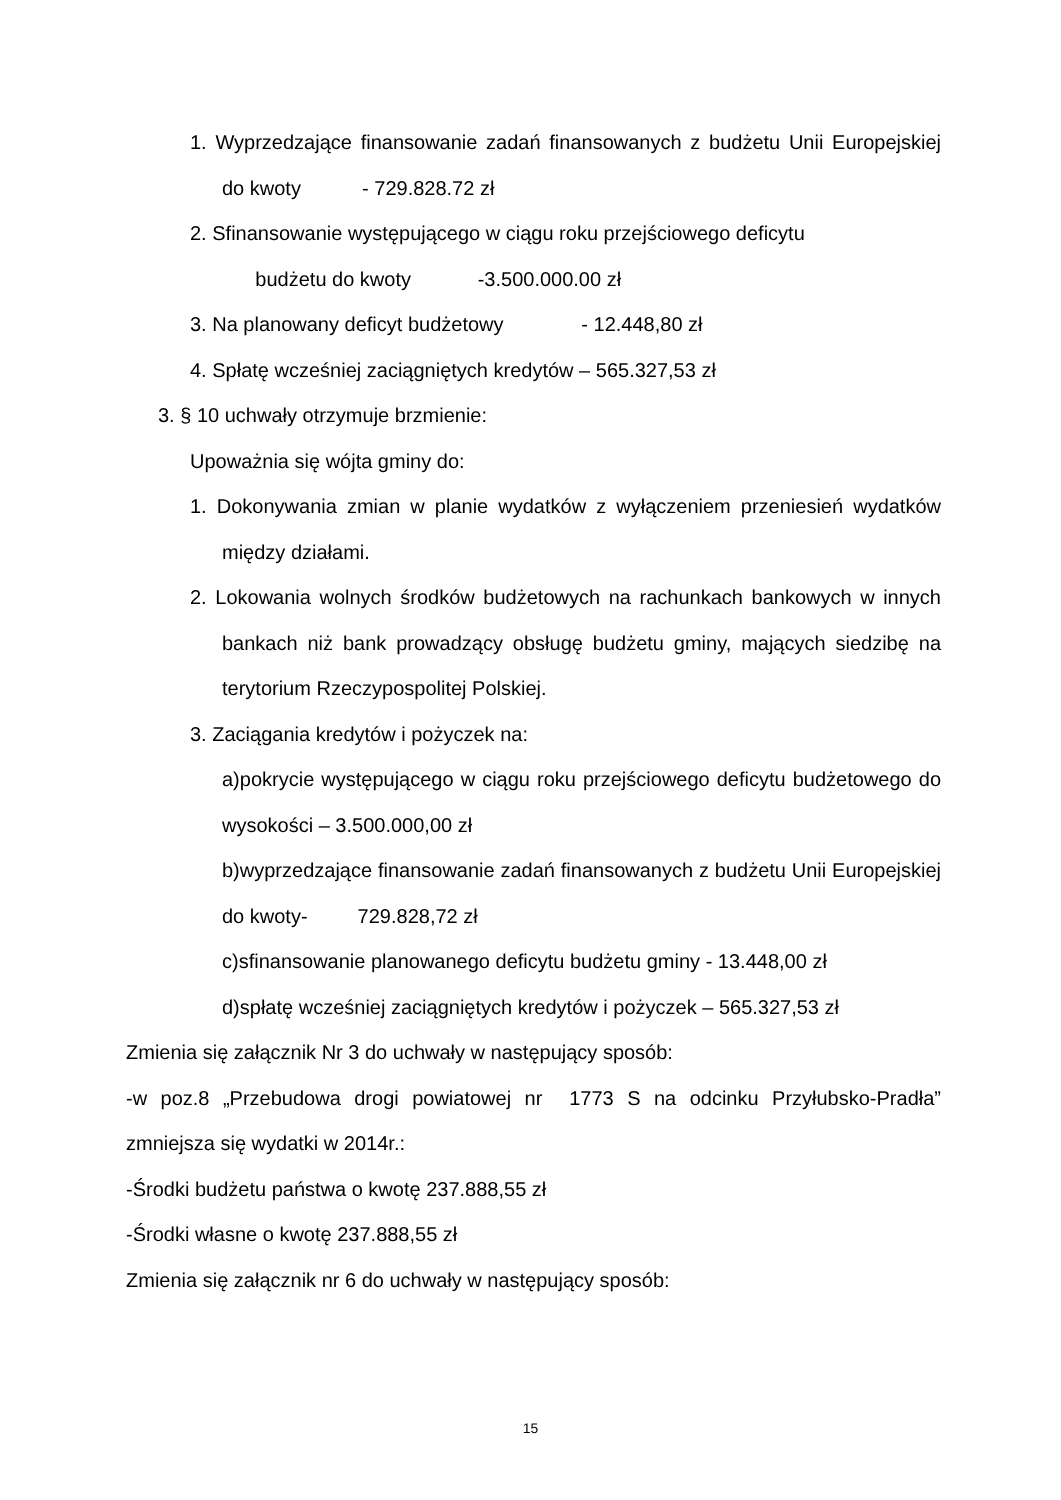1. Wyprzedzające finansowanie zadań finansowanych z budżetu Unii Europejskiej do kwoty - 729.828.72 zł
2. Sfinansowanie występującego w ciągu roku przejściowego deficytu
budżetu do kwoty -3.500.000.00 zł
3. Na planowany deficyt budżetowy - 12.448,80 zł
4. Spłatę wcześniej zaciągniętych kredytów – 565.327,53 zł
3. § 10 uchwały otrzymuje brzmienie:
Upoważnia się wójta gminy do:
1. Dokonywania zmian w planie wydatków z wyłączeniem przeniesień wydatków między działami.
2. Lokowania wolnych środków budżetowych na rachunkach bankowych w innych bankach niż bank prowadzący obsługę budżetu gminy, mających siedzibę na terytorium Rzeczypospolitej Polskiej.
3. Zaciągania kredytów i pożyczek na:
a)pokrycie występującego w ciągu roku przejściowego deficytu budżetowego do wysokości – 3.500.000,00 zł
b)wyprzedzające finansowanie zadań finansowanych z budżetu Unii Europejskiej do kwoty- 729.828,72 zł
c)sfinansowanie planowanego deficytu budżetu gminy - 13.448,00 zł
d)spłatę wcześniej zaciągniętych kredytów i pożyczek – 565.327,53 zł
Zmienia się załącznik Nr 3 do uchwały w następujący sposób:
-w poz.8 „Przebudowa drogi powiatowej nr 1773 S na odcinku Przyłubsko-Pradła” zmniejsza się wydatki w 2014r.:
-Środki budżetu państwa o kwotę 237.888,55 zł
-Środki własne o kwotę 237.888,55 zł
Zmienia się załącznik nr 6 do uchwały w następujący sposób:
15